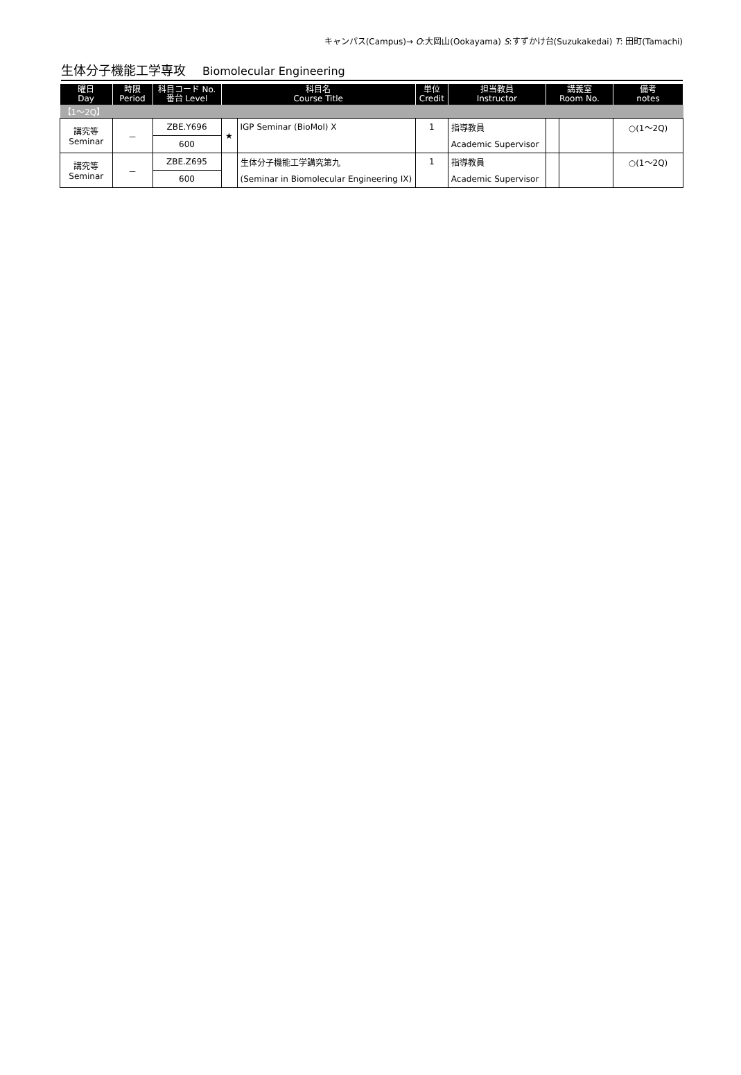キャンパス(Campus)→ O:大岡山(Ookayama) S:すずかけ台(Suzukakedai) T: 田町(Tamachi)
生体分子機能工学専攻 Biomolecular Engineering
| 曜日 Day | 時限 Period | 科目コード No. 番台 Level | 科目名 Course Title | | 単位 Credit | 担当教員 Instructor | 講義室 Room No. | | 備考 notes |
| --- | --- | --- | --- | --- | --- | --- | --- | --- | --- |
| 【1～2Q】 | | | | | | | | | |
| 講究等 Seminar | － | ZBE.Y696 | ★ | IGP Seminar (BioMol) X | 1 | 指導教員 | | | ○(1～2Q) |
| | | 600 | | | | Academic Supervisor | | | |
| 講究等 Seminar | － | ZBE.Z695 | | 生体分子機能工学講究第九 | 1 | 指導教員 | | | ○(1～2Q) |
| | | 600 | | (Seminar in Biomolecular Engineering IX) | | Academic Supervisor | | | |